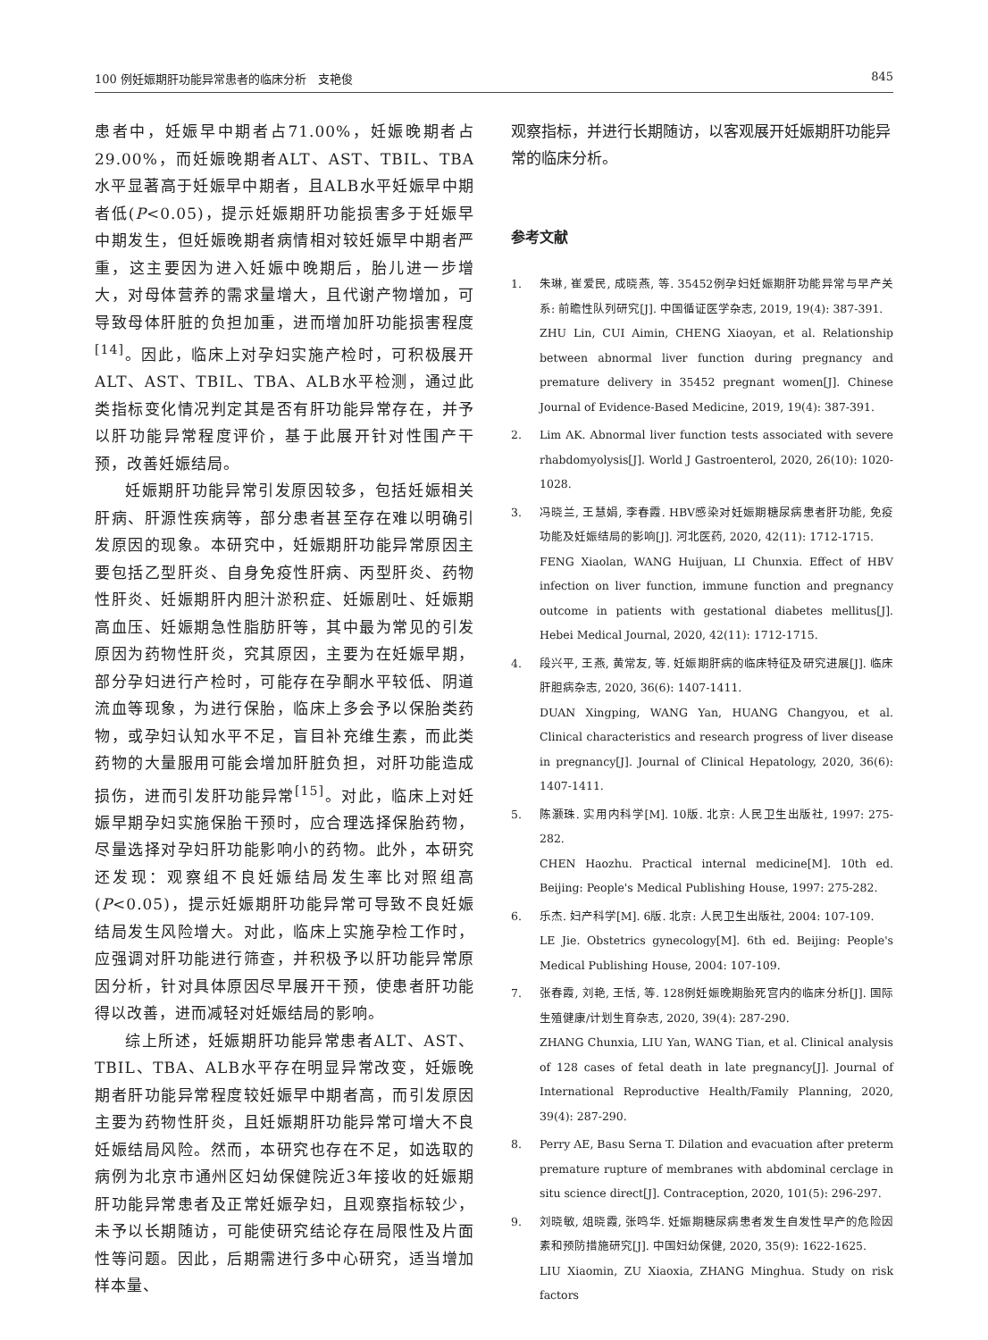100 例妊娠期肝功能异常患者的临床分析　支艳俊 845
患者中，妊娠早中期者占71.00%，妊娠晚期者占29.00%，而妊娠晚期者ALT、AST、TBIL、TBA水平显著高于妊娠早中期者，且ALB水平妊娠早中期者低(P<0.05)，提示妊娠期肝功能损害多于妊娠早中期发生，但妊娠晚期者病情相对较妊娠早中期者严重，这主要因为进入妊娠中晚期后，胎儿进一步增大，对母体营养的需求量增大，且代谢产物增加，可导致母体肝脏的负担加重，进而增加肝功能损害程度<sup>[14]</sup>。因此，临床上对孕妇实施产检时，可积极展开ALT、AST、TBIL、TBA、ALB水平检测，通过此类指标变化情况判定其是否有肝功能异常存在，并予以肝功能异常程度评价，基于此展开针对性围产干预，改善妊娠结局。
妊娠期肝功能异常引发原因较多，包括妊娠相关肝病、肝源性疾病等，部分患者甚至存在难以明确引发原因的现象。本研究中，妊娠期肝功能异常原因主要包括乙型肝炎、自身免疫性肝病、丙型肝炎、药物性肝炎、妊娠期肝内胆汁淤积症、妊娠剧吐、妊娠期高血压、妊娠期急性脂肪肝等，其中最为常见的引发原因为药物性肝炎，究其原因，主要为在妊娠早期，部分孕妇进行产检时，可能存在孕酮水平较低、阴道流血等现象，为进行保胎，临床上多会予以保胎类药物，或孕妇认知水平不足，盲目补充维生素，而此类药物的大量服用可能会增加肝脏负担，对肝功能造成损伤，进而引发肝功能异常<sup>[15]</sup>。对此，临床上对妊娠早期孕妇实施保胎干预时，应合理选择保胎药物，尽量选择对孕妇肝功能影响小的药物。此外，本研究还发现：观察组不良妊娠结局发生率比对照组高(P<0.05)，提示妊娠期肝功能异常可导致不良妊娠结局发生风险增大。对此，临床上实施孕检工作时，应强调对肝功能进行筛查，并积极予以肝功能异常原因分析，针对具体原因尽早展开干预，使患者肝功能得以改善，进而减轻对妊娠结局的影响。
综上所述，妊娠期肝功能异常患者ALT、AST、TBIL、TBA、ALB水平存在明显异常改变，妊娠晚期者肝功能异常程度较妊娠早中期者高，而引发原因主要为药物性肝炎，且妊娠期肝功能异常可增大不良妊娠结局风险。然而，本研究也存在不足，如选取的病例为北京市通州区妇幼保健院近3年接收的妊娠期肝功能异常患者及正常妊娠孕妇，且观察指标较少，未予以长期随访，可能使研究结论存在局限性及片面性等问题。因此，后期需进行多中心研究，适当增加样本量、
观察指标，并进行长期随访，以客观展开妊娠期肝功能异常的临床分析。
参考文献
1. 朱琳, 崔爱民, 成晓燕, 等. 35452例孕妇妊娠期肝功能异常与早产关系: 前瞻性队列研究[J]. 中国循证医学杂志, 2019, 19(4): 387-391.
ZHU Lin, CUI Aimin, CHENG Xiaoyan, et al. Relationship between abnormal liver function during pregnancy and premature delivery in 35452 pregnant women[J]. Chinese Journal of Evidence-Based Medicine, 2019, 19(4): 387-391.
2. Lim AK. Abnormal liver function tests associated with severe rhabdomyolysis[J]. World J Gastroenterol, 2020, 26(10): 1020-1028.
3. 冯晓兰, 王慧娟, 李春霞. HBV感染对妊娠期糖尿病患者肝功能, 免疫功能及妊娠结局的影响[J]. 河北医药, 2020, 42(11): 1712-1715.
FENG Xiaolan, WANG Huijuan, LI Chunxia. Effect of HBV infection on liver function, immune function and pregnancy outcome in patients with gestational diabetes mellitus[J]. Hebei Medical Journal, 2020, 42(11): 1712-1715.
4. 段兴平, 王燕, 黄常友, 等. 妊娠期肝病的临床特征及研究进展[J]. 临床肝胆病杂志, 2020, 36(6): 1407-1411.
DUAN Xingping, WANG Yan, HUANG Changyou, et al. Clinical characteristics and research progress of liver disease in pregnancy[J]. Journal of Clinical Hepatology, 2020, 36(6): 1407-1411.
5. 陈灏珠. 实用内科学[M]. 10版. 北京: 人民卫生出版社, 1997: 275-282.
CHEN Haozhu. Practical internal medicine[M]. 10th ed. Beijing: People's Medical Publishing House, 1997: 275-282.
6. 乐杰. 妇产科学[M]. 6版. 北京: 人民卫生出版社, 2004: 107-109.
LE Jie. Obstetrics gynecology[M]. 6th ed. Beijing: People's Medical Publishing House, 2004: 107-109.
7. 张春霞, 刘艳, 王恬, 等. 128例妊娠晚期胎死宫内的临床分析[J]. 国际生殖健康/计划生育杂志, 2020, 39(4): 287-290.
ZHANG Chunxia, LIU Yan, WANG Tian, et al. Clinical analysis of 128 cases of fetal death in late pregnancy[J]. Journal of International Reproductive Health/Family Planning, 2020, 39(4): 287-290.
8. Perry AE, Basu Serna T. Dilation and evacuation after preterm premature rupture of membranes with abdominal cerclage in situ science direct[J]. Contraception, 2020, 101(5): 296-297.
9. 刘晓敏, 俎晓霞, 张鸣华. 妊娠期糖尿病患者发生自发性早产的危险因素和预防措施研究[J]. 中国妇幼保健, 2020, 35(9): 1622-1625.
LIU Xiaomin, ZU Xiaoxia, ZHANG Minghua. Study on risk factors